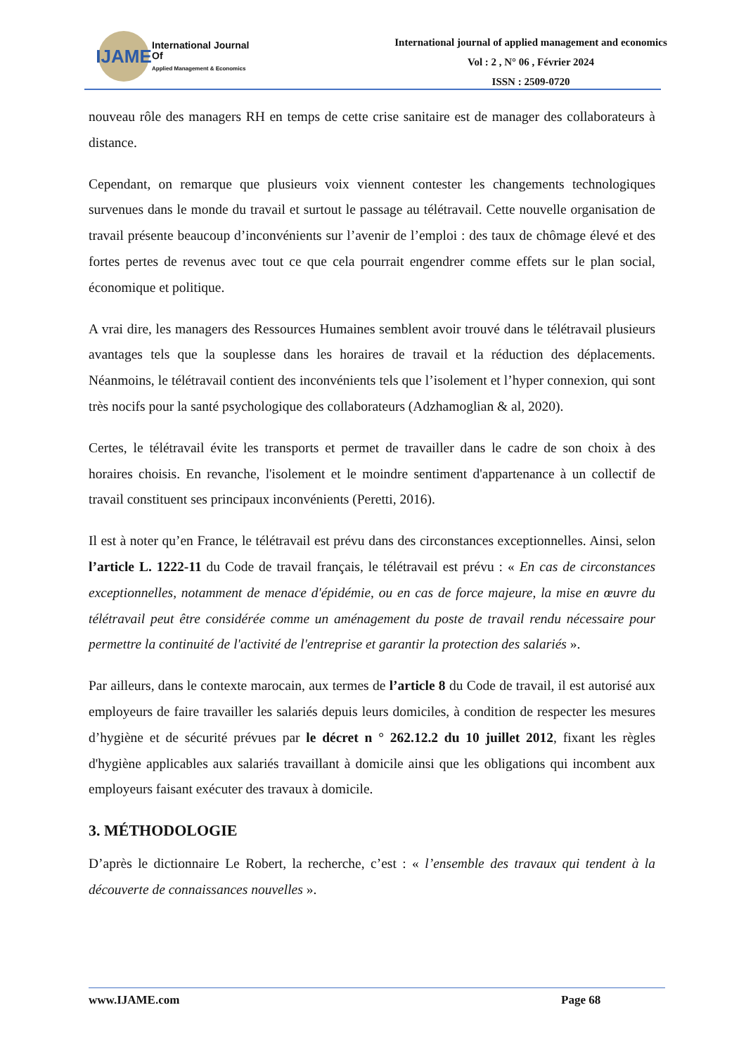IJAME
International Journal
Of
Applied Management & Economics
International journal of applied management and economics
Vol : 2 , N° 06 , Février 2024
ISSN : 2509-0720
nouveau rôle des managers RH en temps de cette crise sanitaire est de manager des collaborateurs à distance.
Cependant, on remarque que plusieurs voix viennent contester les changements technologiques survenues dans le monde du travail et surtout le passage au télétravail. Cette nouvelle organisation de travail présente beaucoup d’inconvénients sur l’avenir de l’emploi : des taux de chômage élevé et des fortes pertes de revenus avec tout ce que cela pourrait engendrer comme effets sur le plan social, économique et politique.
A vrai dire, les managers des Ressources Humaines semblent avoir trouvé dans le télétravail plusieurs avantages tels que la souplesse dans les horaires de travail et la réduction des déplacements. Néanmoins, le télétravail contient des inconvénients tels que l’isolement et l’hyper connexion, qui sont très nocifs pour la santé psychologique des collaborateurs (Adzhamoglian & al, 2020).
Certes, le télétravail évite les transports et permet de travailler dans le cadre de son choix à des horaires choisis. En revanche, l'isolement et le moindre sentiment d'appartenance à un collectif de travail constituent ses principaux inconvénients (Peretti, 2016).
Il est à noter qu’en France, le télétravail est prévu dans des circonstances exceptionnelles. Ainsi, selon l’article L. 1222-11 du Code de travail français, le télétravail est prévu : « En cas de circonstances exceptionnelles, notamment de menace d'épidémie, ou en cas de force majeure, la mise en œuvre du télétravail peut être considérée comme un aménagement du poste de travail rendu nécessaire pour permettre la continuité de l'activité de l'entreprise et garantir la protection des salariés ».
Par ailleurs, dans le contexte marocain, aux termes de l’article 8 du Code de travail, il est autorisé aux employeurs de faire travailler les salariés depuis leurs domiciles, à condition de respecter les mesures d’hygiène et de sécurité prévues par le décret n ° 262.12.2 du 10 juillet 2012, fixant les règles d'hygiène applicables aux salariés travaillant à domicile ainsi que les obligations qui incombent aux employeurs faisant exécuter des travaux à domicile.
3. MÉTHODOLOGIE
D’après le dictionnaire Le Robert, la recherche, c’est : « l’ensemble des travaux qui tendent à la découverte de connaissances nouvelles ».
www.IJAME.com Page 68